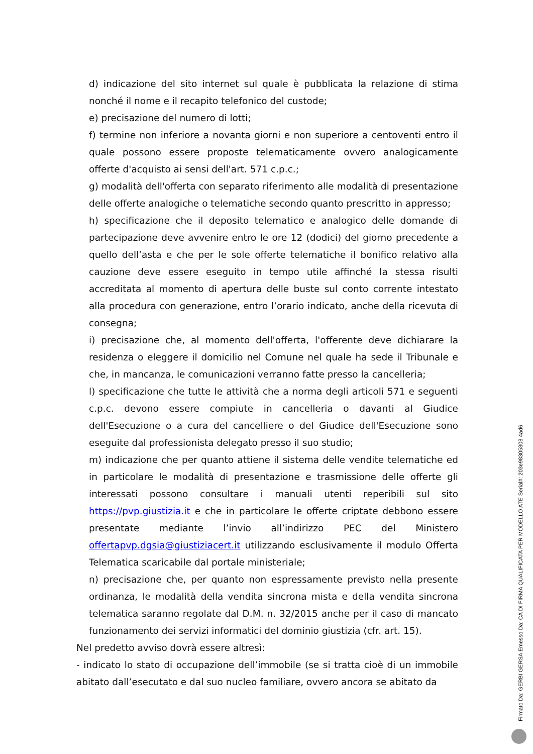d) indicazione del sito internet sul quale è pubblicata la relazione di stima nonché il nome e il recapito telefonico del custode;
e) precisazione del numero di lotti;
f) termine non inferiore a novanta giorni e non superiore a centoventi entro il quale possono essere proposte telematicamente ovvero analogicamente offerte d'acquisto ai sensi dell'art. 571 c.p.c.;
g) modalità dell'offerta con separato riferimento alle modalità di presentazione delle offerte analogiche o telematiche secondo quanto prescritto in appresso;
h) specificazione che il deposito telematico e analogico delle domande di partecipazione deve avvenire entro le ore 12 (dodici) del giorno precedente a quello dell’asta e che per le sole offerte telematiche il bonifico relativo alla cauzione deve essere eseguito in tempo utile affinché la stessa risulti accreditata al momento di apertura delle buste sul conto corrente intestato alla procedura con generazione, entro l’orario indicato, anche della ricevuta di consegna;
i) precisazione che, al momento dell'offerta, l'offerente deve dichiarare la residenza o eleggere il domicilio nel Comune nel quale ha sede il Tribunale e che, in mancanza, le comunicazioni verranno fatte presso la cancelleria;
l) specificazione che tutte le attività che a norma degli articoli 571 e seguenti c.p.c. devono essere compiute in cancelleria o davanti al Giudice dell'Esecuzione o a cura del cancelliere o del Giudice dell'Esecuzione sono eseguite dal professionista delegato presso il suo studio;
m) indicazione che per quanto attiene il sistema delle vendite telematiche ed in particolare le modalità di presentazione e trasmissione delle offerte gli interessati possono consultare i manuali utenti reperibili sul sito https://pvp.giustizia.it e che in particolare le offerte criptate debbono essere presentate mediante l’invio all’indirizzo PEC del Ministero offertapvp.dgsia@giustiziacert.it utilizzando esclusivamente il modulo Offerta Telematica scaricabile dal portale ministeriale;
n) precisazione che, per quanto non espressamente previsto nella presente ordinanza, le modalità della vendita sincrona mista e della vendita sincrona telematica saranno regolate dal D.M. n. 32/2015 anche per il caso di mancato funzionamento dei servizi informatici del dominio giustizia (cfr. art. 15).
Nel predetto avviso dovrà essere altresì:
- indicato lo stato di occupazione dell’immobile (se si tratta cioè di un immobile abitato dall’esecutato e dal suo nucleo familiare, ovvero ancora se abitato da
Firmato Da: GERBI GERSA Emesso Da: CA DI FIRMA QUALIFICATA PER MODELLO ATE Serial#: 203e98305808 4ad6